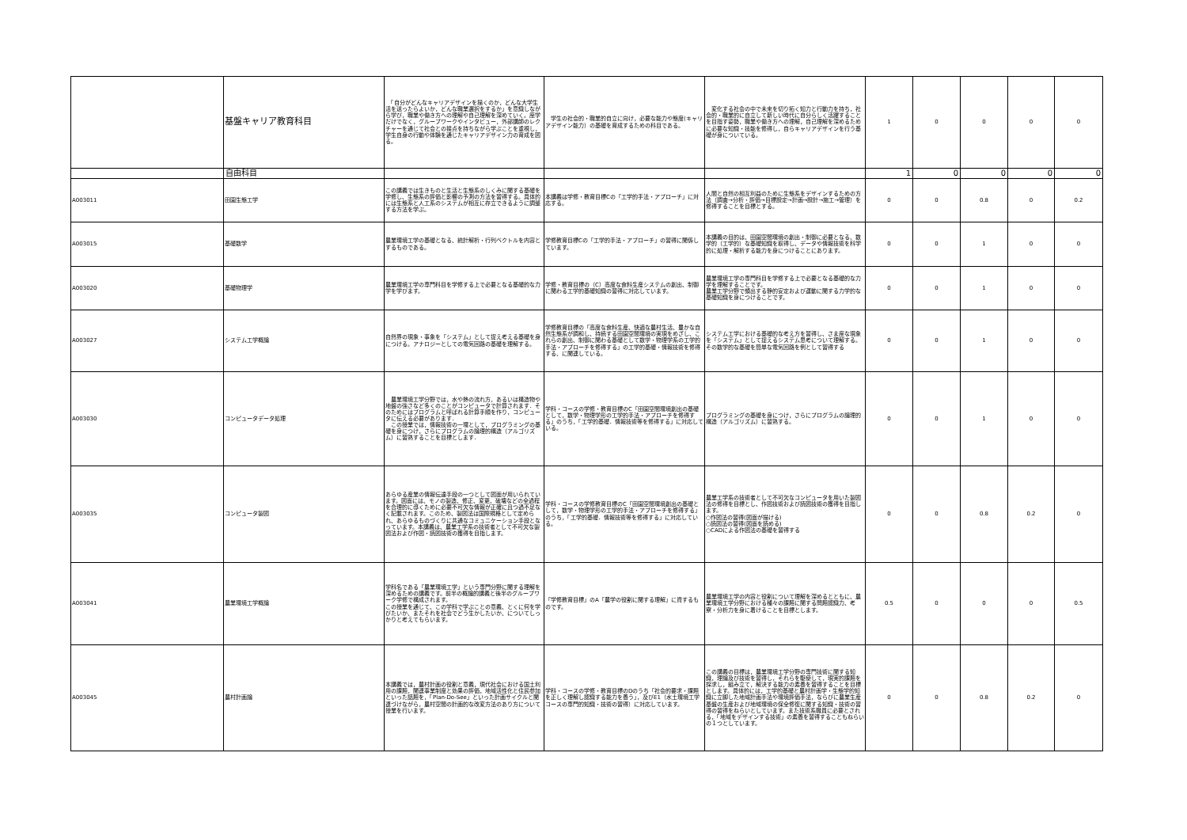| | 基盤キャリア教育科目 | 「自分がどんなキャリアデザインを描くのか，どんな大学生活を送ったらよいか，どんな職業選択をするか」を意識しながら学び，職業や働き方への理解や自己理解を深めていく。座学だけでなく，グループワークやインタビュー，外部講師のレクチャーを通じて社会との接点を持ちながら学ぶことを重視し，学生自身の行動や体験を通じたキャリアデザイン力の育成を図る。 | 学生の社会的・職業的自立に向け，必要な能力や態度(キャリアデザイン能力）の基礎を育成するための科目である。 | 変化する社会の中で未来を切り拓く知力と行動力を持ち，社会的・職業的に自立して新しい時代に自分らしく活躍することを目指す姿勢，職業や働き方への理解，自己理解を深めるために必要な知識・技能を修得し，自らキャリアデザインを行う基礎が身についている。 | 1 | 0 | 0 | 0 | 0 |
| | 自由科目 | | | | 1 | 0 | 0 | 0 | 0 |
| A003011 | 田園生態工学 | この講義では生きものと生活と生態系のしくみに関する基礎を学修し、生態系の評価と影響の予測の方法を習得する。具体的には生態系と人工系のシステムが相互に存立できるように調整する方法を学ぶ。 | 本講義は学修・教育目標Cの「工学的手法・アプローチ」に対応する。 | 人間と自然の相互利益のために生態系をデザインするための方法（調査→分析・評価→目標設定→計画→設計→施工→管理）を修得することを目標とする。 | 0 | 0 | 0.8 | 0 | 0.2 |
| A003015 | 基礎数学 | 農業環境工学の基礎となる、統計解析・行列ベクトルを内容とするものである。 | 学修教育目標Cの「工学的手法・アプローチ」の習得に関係しています。 | 本講義の目的は、田園空間環境の創出・制御に必要となる、数学的（工学的）な基礎知識を取得し、データや情報技術を科学的に処理・解析する能力を身につけることにあります。 | 0 | 0 | 1 | 0 | 0 |
| A003020 | 基礎物理学 | 農業環境工学の専門科目を学修する上で必要となる基礎的な力学を学びます。 | 学修・教育目標の（C）高度な食料生産システムの創出、制御に関わる工学的基礎知識の習得に対応しています。 | 農業環境工学の専門科目を学修する上で必要となる基礎的な力学を理解することです。 農業工学分野で頻出する静的安定および運動に関する力学的な基礎知識を身につけることです。 | 0 | 0 | 1 | 0 | 0 |
| A003027 | システム工学概論 | 自然界の現象・事象を「システム」として捉え考える基礎を身につける。アナロジーとしての電気回路の基礎を理解する。 | 学修教育目標の「高度な食料生産、快適な農村生活、豊かな自然生態系が調和し、持続する田園空間環境の実現をめざし、これらの創出、制御に関わる基礎として数学・物理学系の工学的手法・アプローチを修得する」の工学的基礎・情報技術を修得する、に関連している。 | システム工学における基礎的な考え方を習得し、さま座な現象を「システム」として捉えるシステム思考について理解する。その数学的な基礎を簡単な電気回路を例として習得する | 0 | 0 | 1 | 0 | 0 |
| A003030 | コンピュータデータ処理 | 農業環境工学分野では，水や熱の流れ方，あるいは構造物や地盤の強さなど多くのことがコンピュータで計算されます．そのためにはプログラムと呼ばれる計算手順を作り，コンピュータに伝える必要があります． この授業では，情報技術の一環として，プログラミングの基礎を身につけ，さらにプログラムの論理的構造（アルゴリズム）に習熟することを目標とします． | 学科・コースの学修・教育目標のC「田園空間環境創出の基礎として，数学・物理学形の工学的手法・アプローチを修得する」のうち，「工学的基礎．情報技術等を修得する」に対応している。 | プログラミングの基礎を身につけ，さらにプログラムの論理的構造（アルゴリズム）に習熟する。 | 0 | 0 | 1 | 0 | 0 |
| A003035 | コンピュータ製図 | あらゆる産業の情報伝達手段の一つとして図面が用いられています。図面には、モノの製造、修正、変更、破壊などの全過程を合理的に導くために必要不可欠な情報が正確に且つ過不足なく記載されます。このため、製図法は国際規格として定められ、あらゆるものづくりに共通なコミュニケーション手段となっています。本講義は、農業工学系の技術者として不可欠な製図法および作図・読図技術の獲得を目指します。 | 学科・コースの学修教育目標のC「田園空間環境創出の基礎として，数学・物理学形の工学的手法・アプローチを修得する」のうち，「工学的基礎．情報技術等を修得する」に対応している。 | 農業工学系の技術者として不可欠なコンピュータを用いた製図法の修得を目標とし、作図技術および読図技術の獲得を目指します。 ○作図法の習得(図面が描ける) ○読図法の習得(図面を読める) ○CADによる作図法の基礎を習得する | 0 | 0 | 0.8 | 0.2 | 0 |
| A003041 | 農業環境工学概論 | 学科名である「農業環境工学」という専門分野に関する理解を深めるための講義です。前半の概論的講義と後半のグループワーク学修で構成されます。 この授業を通じて、この学科で学ぶことの意義、とくに何を学びたいか、またそれを社会でどう生かしたいか、についてしっかりと考えてもらいます。 | 「学修教育目標」のA「農学の役割に関する理解」に資するものです。 | 農業環境工学の内容と役割について理解を深めるとともに、農業環境工学分野における種々の課題に関する問題認識力、考察・分析力を身に着けることを目標とします。 | 0.5 | 0 | 0 | 0 | 0.5 |
| A003045 | 農村計画論 | 本講義では，農村計画の役割と意義，現代社会における国土利用の課題，関連事業制度と効果の評価，地域活性化と住民参加といった話題を，「Plan-Do-See」といった計画サイクルと関連づけながら，農村空間の計画的な改変方法のあり方について授業を行います。 | 学科・コースの学修・教育目標のDのうち「社会的要求・課題を正しく理解し認識する能力を養う」，及びE1（水土環境工学コースの専門的知識・技術の習得）に対応しています。 | この講義の目標は，農業環境工学分野の専門技術に関する知識，理論及び技術を習得し，それらを駆使して，現実的課題を探求し，組み立て，解決する能力の素養を習得することを目標とします。具体的には，工学的基礎と農村計画学・生態学的知識に立脚した地域計画手法や環境評価手法，ならびに農業生産基盤の生産および地域環境の保全修復に関する知識・技術の習得の習得をねらいとしています。また技術系職員に必要とされる，「地域をデザインする技術」の素養を習得することもねらいの１つとしています。 | 0 | 0 | 0.8 | 0.2 | 0 |